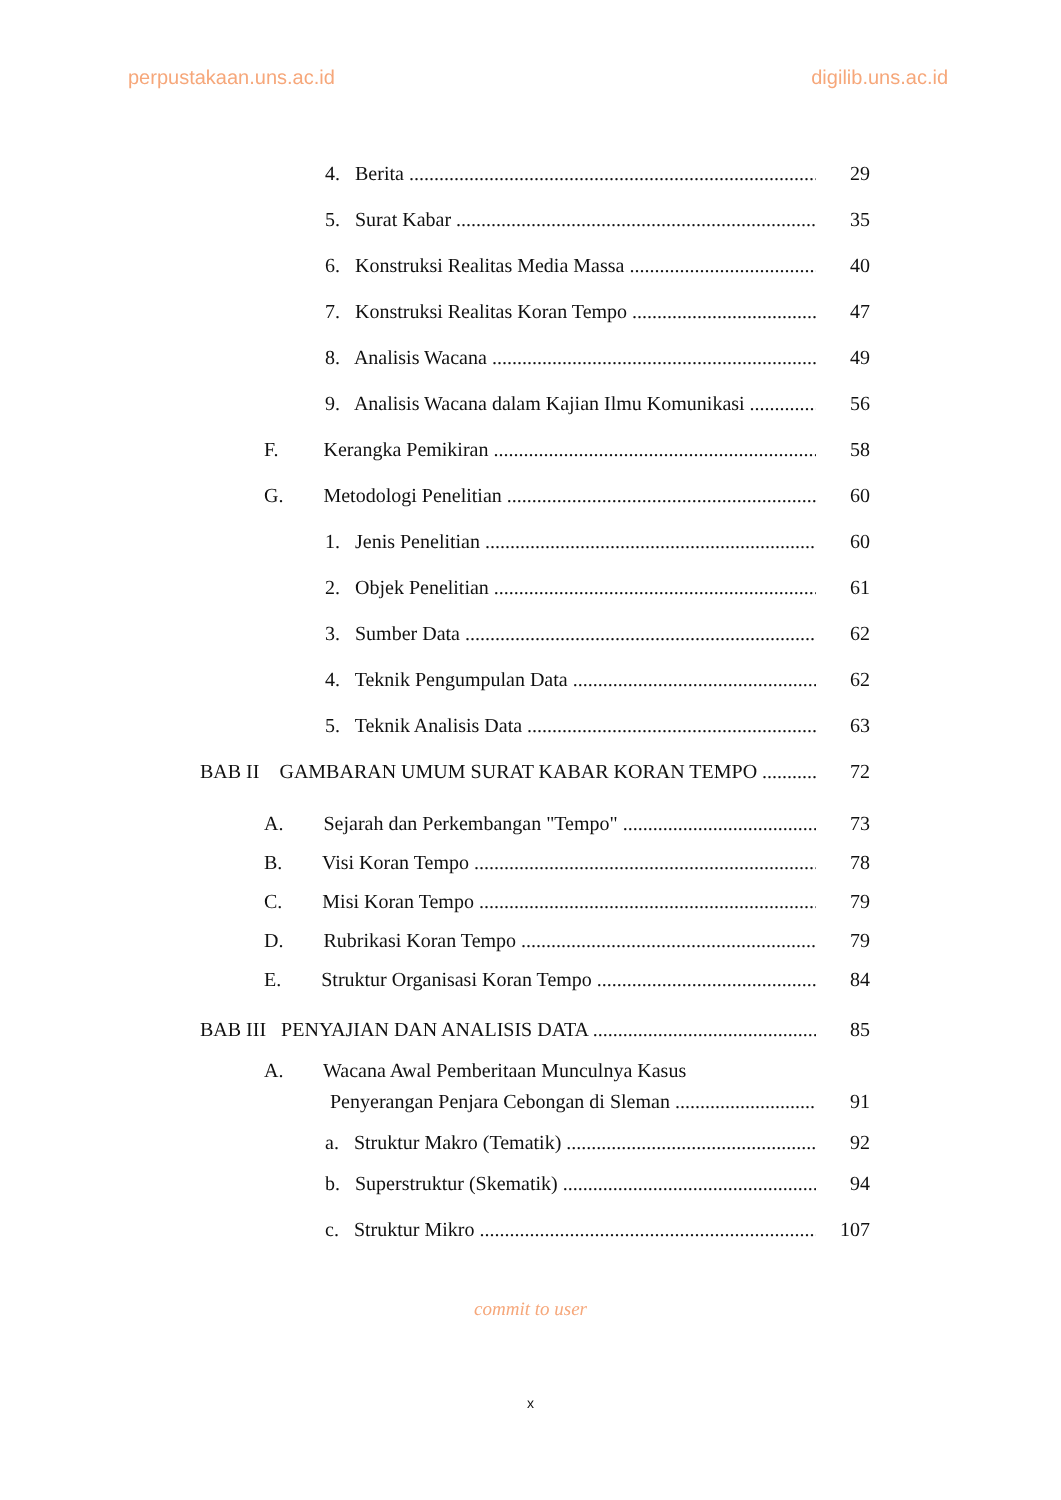perpustakaan.uns.ac.id digilib.uns.ac.id
4. Berita 29
5. Surat Kabar 35
6. Konstruksi Realitas Media Massa 40
7. Konstruksi Realitas Koran Tempo 47
8. Analisis Wacana 49
9. Analisis Wacana dalam Kajian Ilmu Komunikasi 56
F. Kerangka Pemikiran 58
G. Metodologi Penelitian 60
1. Jenis Penelitian 60
2. Objek Penelitian 61
3. Sumber Data 62
4. Teknik Pengumpulan Data 62
5. Teknik Analisis Data 63
BAB II GAMBARAN UMUM SURAT KABAR KORAN TEMPO 72
A. Sejarah dan Perkembangan "Tempo" 73
B. Visi Koran Tempo 78
C. Misi Koran Tempo 79
D. Rubrikasi Koran Tempo 79
E. Struktur Organisasi Koran Tempo 84
BAB III PENYAJIAN DAN ANALISIS DATA 85
A. Wacana Awal Pemberitaan Munculnya Kasus
Penyerangan Penjara Cebongan di Sleman 91
a. Struktur Makro (Tematik) 92
b. Superstruktur (Skematik) 94
c. Struktur Mikro 107
commit to user
x